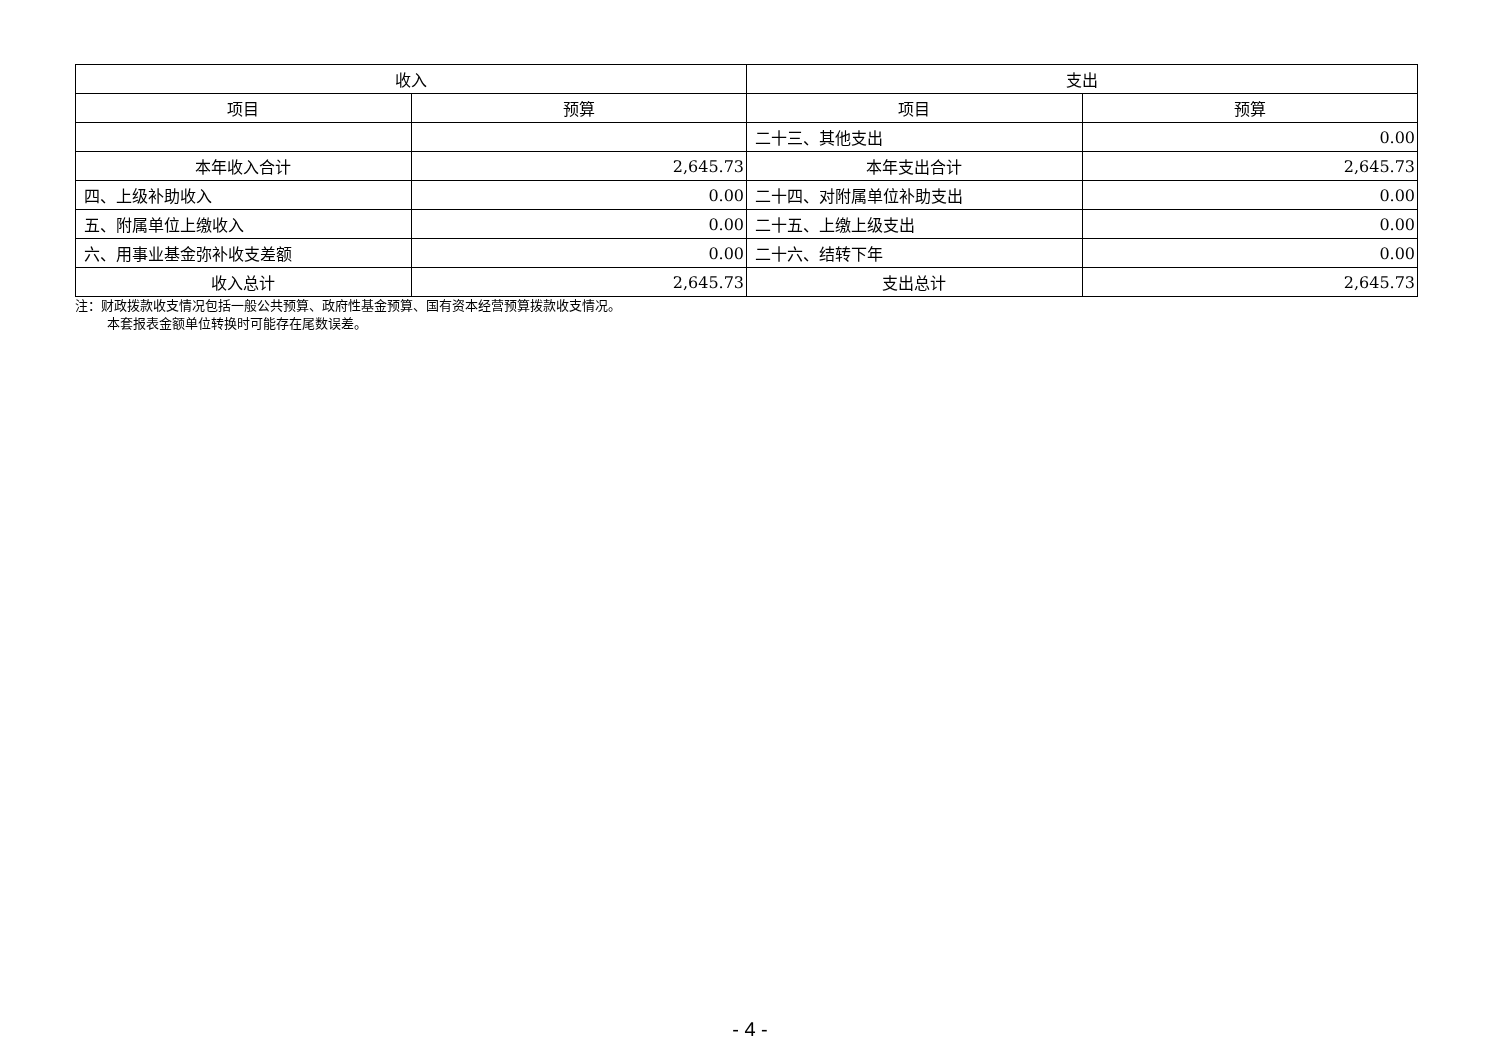| 收入 | | 支出 | |
| --- | --- | --- | --- |
| 项目 | 预算 | 项目 | 预算 |
| | | 二十三、其他支出 | 0.00 |
| 本年收入合计 | 2,645.73 | 本年支出合计 | 2,645.73 |
| 四、上级补助收入 | 0.00 | 二十四、对附属单位补助支出 | 0.00 |
| 五、附属单位上缴收入 | 0.00 | 二十五、上缴上级支出 | 0.00 |
| 六、用事业基金弥补收支差额 | 0.00 | 二十六、结转下年 | 0.00 |
| 收入总计 | 2,645.73 | 支出总计 | 2,645.73 |
注：财政拨款收支情况包括一般公共预算、政府性基金预算、国有资本经营预算拨款收支情况。
本套报表金额单位转换时可能存在尾数误差。
- 4 -